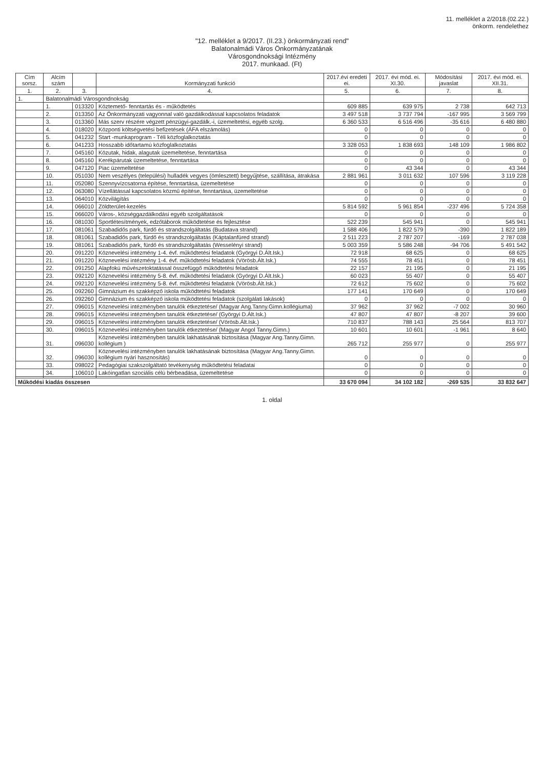11. melléklet a 2/2018.(02.22.)
önkorm. rendelethez
"12. melléklet a 9/2017. (II.23.) önkormányzati rend"
Balatonalmádi Város Önkormányzatának
Városgondnoksági Intézmény
2017. munkaad. (Ft)
| Cím sorsz. | Alcím szám | | Kormányzati funkció | 2017.évi eredeti ei. | 2017. évi mód. ei. XI.30. | Módosítási javaslat | 2017. évi mód. ei. XII.31. |
| --- | --- | --- | --- | --- | --- | --- | --- |
| 1. | 2. | 3. | 4. | 5. | 6. | 7. | 8. |
| 1. | Balatonalmádi Városgondnokság | | | | | | |
| | 1. | 013320 | Köztemető- fenntartás és - működtetés | 609 885 | 639 975 | 2 738 | 642 713 |
| | 2. | 013350 | Az Önkormányzati vagyonnal való gazdálkodással kapcsolatos feladatok | 3 497 518 | 3 737 794 | -167 995 | 3 569 799 |
| | 3. | 013360 | Más szerv részére végzett pénzügyi-gazdálk.-i, üzemeltetési, egyéb szolg. | 6 360 533 | 6 516 496 | -35 616 | 6 480 880 |
| | 4. | 018020 | Központi költségvetési befizetések (ÁFA elszámolás) | 0 | 0 | 0 | 0 |
| | 5. | 041232 | Start -munkaprogram - Téli közfoglalkoztatás | 0 | 0 | 0 | 0 |
| | 6. | 041233 | Hosszabb időtartamú közfoglalkoztatás | 3 328 053 | 1 838 693 | 148 109 | 1 986 802 |
| | 7. | 045160 | Közutak, hidak, alagutak üzemeltetése, fenntartása | 0 | 0 | 0 | 0 |
| | 8. | 045160 | Kerékpárutak üzemeltetése, fenntartása | 0 | 0 | 0 | 0 |
| | 9. | 047120 | Piac üzemeltetése | 0 | 43 344 | 0 | 43 344 |
| | 10. | 051030 | Nem veszélyes (települési) hulladék vegyes (ömlesztett) begyűjtése, szállítása, átrakása | 2 881 961 | 3 011 632 | 107 596 | 3 119 228 |
| | 11. | 052080 | Szennyvízcsatorna építése, fenntartása, üzemeltetése | 0 | 0 | 0 | 0 |
| | 12. | 063080 | Vízellátással kapcsolatos közmű építése, fenntartása, üzemeltetése | 0 | 0 | 0 | 0 |
| | 13. | 064010 | Közvilágítás | 0 | 0 | 0 | 0 |
| | 14. | 066010 | Zöldterület-kezelés | 5 814 592 | 5 961 854 | -237 496 | 5 724 358 |
| | 15. | 066020 | Város-, községgazdálkodási egyéb szolgáltatások | 0 | 0 | 0 | 0 |
| | 16. | 081030 | Sportlétesítmények, edzőtáborok működtetése és fejlesztése | 522 239 | 545 941 | 0 | 545 941 |
| | 17. | 081061 | Szabadidős park, fürdő és strandszolgáltatás (Budatava strand) | 1 588 406 | 1 822 579 | -390 | 1 822 189 |
| | 18. | 081061 | Szabadidős park, fürdő és strandszolgáltatás (Káptalanfüred strand) | 2 511 223 | 2 787 207 | -169 | 2 787 038 |
| | 19. | 081061 | Szabadidős park, fürdő és strandszolgáltatás (Wesselényi strand) | 5 003 359 | 5 586 248 | -94 706 | 5 491 542 |
| | 20. | 091220 | Köznevelési intézmény 1-4. évf. működtetési feladatok (Györgyi D.Ált.Isk.) | 72 918 | 68 625 | 0 | 68 625 |
| | 21. | 091220 | Köznevelési intézmény 1-4. évf. működtetési feladatok (Vörösb.Ált.Isk.) | 74 555 | 78 451 | 0 | 78 451 |
| | 22. | 091250 | Alapfokú művészetoktatással összefüggő működtetési feladatok | 22 157 | 21 195 | 0 | 21 195 |
| | 23. | 092120 | Köznevelési intézmény 5-8. évf. működtetési feladatok (Györgyi D.Ált.Isk.) | 60 023 | 55 407 | 0 | 55 407 |
| | 24. | 092120 | Köznevelési intézmény 5-8. évf. működtetési feladatok (Vörösb.Ált.Isk.) | 72 612 | 75 602 | 0 | 75 602 |
| | 25. | 092260 | Gimnázium és szakképző iskola működtetési feladatok | 177 141 | 170 649 | 0 | 170 649 |
| | 26. | 092260 | Gimnázium és szakképző iskola működtetési feladatok (szolgálati lakások) | 0 | 0 | 0 | 0 |
| | 27. | 096015 | Köznevelési intézményben tanulók étkeztetése/ (Magyar Ang.Tanny.Gimn.kollégiuma) | 37 962 | 37 962 | -7 002 | 30 960 |
| | 28. | 096015 | Köznevelési intézményben tanulók étkeztetése/ (Györgyi D.Ált.Isk.) | 47 807 | 47 807 | -8 207 | 39 600 |
| | 29. | 096015 | Köznevelési intézményben tanulók étkeztetése/ (Vörösb.Ált.Isk.) | 710 837 | 788 143 | 25 564 | 813 707 |
| | 30. | 096015 | Köznevelési intézményben tanulók étkeztetése/ (Magyar Angol Tanny.Gimn.) | 10 601 | 10 601 | -1 961 | 8 640 |
| | 31. | 096030 | Köznevelési intézményben tanulók lakhatásának biztosítása (Magyar Ang.Tanny.Gimn. kollégium ) | 265 712 | 255 977 | 0 | 255 977 |
| | 32. | 096030 | Köznevelési intézményben tanulók lakhatásának biztosítása (Magyar Ang.Tanny.Gimn. kollégium nyári hasznosítás) | 0 | 0 | 0 | 0 |
| | 33. | 098022 | Pedagógiai szakszolgáltató tevékenység működtetési feladatai | 0 | 0 | 0 | 0 |
| | 34. | 106010 | Lakóingatlan szociális célú bérbeadása, üzemeltetése | 0 | 0 | 0 | 0 |
| Működési kiadás összesen | | | | 33 670 094 | 34 102 182 | -269 535 | 33 832 647 |
1. oldal